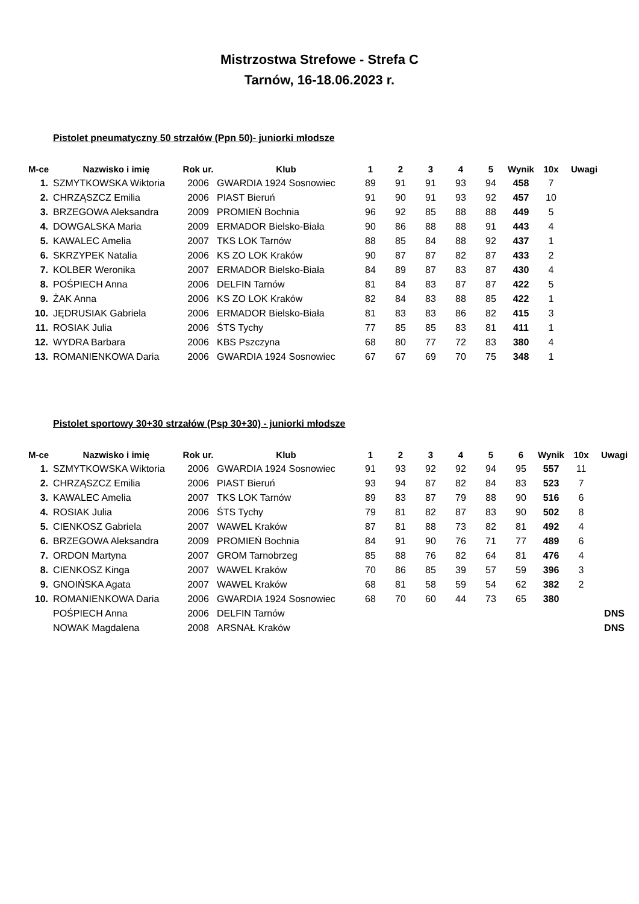Mistrzostwa Strefowe - Strefa C
Tarnów, 16-18.06.2023 r.
Pistolet pneumatyczny 50 strzałów (Ppn 50)- juniorki młodsze
| M-ce | Nazwisko i imię | Rok ur. | Klub | 1 | 2 | 3 | 4 | 5 | Wynik | 10x | Uwagi |
| --- | --- | --- | --- | --- | --- | --- | --- | --- | --- | --- | --- |
| 1. | SZMYTKOWSKA Wiktoria | 2006 | GWARDIA 1924 Sosnowiec | 89 | 91 | 91 | 93 | 94 | 458 | 7 | |
| 2. | CHRZĄSZCZ Emilia | 2006 | PIAST Bieruń | 91 | 90 | 91 | 93 | 92 | 457 | 10 | |
| 3. | BRZEGOWA Aleksandra | 2009 | PROMIEŃ Bochnia | 96 | 92 | 85 | 88 | 88 | 449 | 5 | |
| 4. | DOWGALSKA Maria | 2009 | ERMADOR Bielsko-Biała | 90 | 86 | 88 | 88 | 91 | 443 | 4 | |
| 5. | KAWALEC Amelia | 2007 | TKS LOK Tarnów | 88 | 85 | 84 | 88 | 92 | 437 | 1 | |
| 6. | SKRZYPEK Natalia | 2006 | KS ZO LOK Kraków | 90 | 87 | 87 | 82 | 87 | 433 | 2 | |
| 7. | KOLBER Weronika | 2007 | ERMADOR Bielsko-Biała | 84 | 89 | 87 | 83 | 87 | 430 | 4 | |
| 8. | POŚPIECH Anna | 2006 | DELFIN Tarnów | 81 | 84 | 83 | 87 | 87 | 422 | 5 | |
| 9. | ŻAK Anna | 2006 | KS ZO LOK Kraków | 82 | 84 | 83 | 88 | 85 | 422 | 1 | |
| 10. | JĘDRUSIAK Gabriela | 2006 | ERMADOR Bielsko-Biała | 81 | 83 | 83 | 86 | 82 | 415 | 3 | |
| 11. | ROSIAK Julia | 2006 | ŚTS Tychy | 77 | 85 | 85 | 83 | 81 | 411 | 1 | |
| 12. | WYDRA Barbara | 2006 | KBS Pszczyna | 68 | 80 | 77 | 72 | 83 | 380 | 4 | |
| 13. | ROMANIENKOWA Daria | 2006 | GWARDIA 1924 Sosnowiec | 67 | 67 | 69 | 70 | 75 | 348 | 1 | |
Pistolet sportowy 30+30 strzałów (Psp 30+30) - juniorki młodsze
| M-ce | Nazwisko i imię | Rok ur. | Klub | 1 | 2 | 3 | 4 | 5 | 6 | Wynik | 10x | Uwagi |
| --- | --- | --- | --- | --- | --- | --- | --- | --- | --- | --- | --- | --- |
| 1. | SZMYTKOWSKA Wiktoria | 2006 | GWARDIA 1924 Sosnowiec | 91 | 93 | 92 | 92 | 94 | 95 | 557 | 11 | |
| 2. | CHRZĄSZCZ Emilia | 2006 | PIAST Bieruń | 93 | 94 | 87 | 82 | 84 | 83 | 523 | 7 | |
| 3. | KAWALEC Amelia | 2007 | TKS LOK Tarnów | 89 | 83 | 87 | 79 | 88 | 90 | 516 | 6 | |
| 4. | ROSIAK Julia | 2006 | ŚTS Tychy | 79 | 81 | 82 | 87 | 83 | 90 | 502 | 8 | |
| 5. | CIENKOSZ Gabriela | 2007 | WAWEL Kraków | 87 | 81 | 88 | 73 | 82 | 81 | 492 | 4 | |
| 6. | BRZEGOWA Aleksandra | 2009 | PROMIEŃ Bochnia | 84 | 91 | 90 | 76 | 71 | 77 | 489 | 6 | |
| 7. | ORDON Martyna | 2007 | GROM Tarnobrzeg | 85 | 88 | 76 | 82 | 64 | 81 | 476 | 4 | |
| 8. | CIENKOSZ Kinga | 2007 | WAWEL Kraków | 70 | 86 | 85 | 39 | 57 | 59 | 396 | 3 | |
| 9. | GNOIŃSKA Agata | 2007 | WAWEL Kraków | 68 | 81 | 58 | 59 | 54 | 62 | 382 | 2 | |
| 10. | ROMANIENKOWA Daria | 2006 | GWARDIA 1924 Sosnowiec | 68 | 70 | 60 | 44 | 73 | 65 | 380 | | |
| | POŚPIECH Anna | 2006 | DELFIN Tarnów | | | | | | | | | DNS |
| | NOWAK Magdalena | 2008 | ARSNAŁ Kraków | | | | | | | | | DNS |